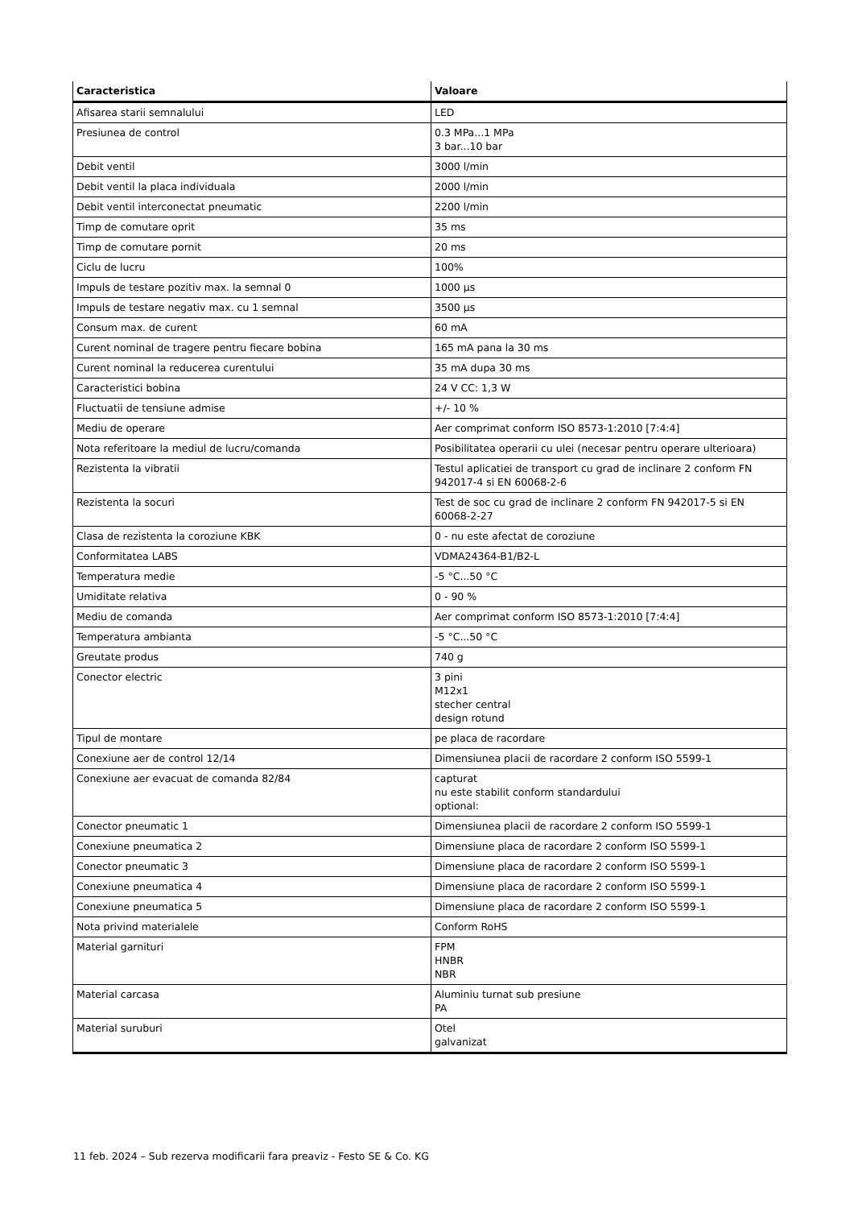| Caracteristica | Valoare |
| --- | --- |
| Afisarea starii semnalului | LED |
| Presiunea de control | 0.3 MPa...1 MPa 3 bar...10 bar |
| Debit ventil | 3000 l/min |
| Debit ventil la placa individuala | 2000 l/min |
| Debit ventil interconectat pneumatic | 2200 l/min |
| Timp de comutare oprit | 35 ms |
| Timp de comutare pornit | 20 ms |
| Ciclu de lucru | 100% |
| Impuls de testare pozitiv max. la semnal 0 | 1000 µs |
| Impuls de testare negativ max. cu 1 semnal | 3500 µs |
| Consum max. de curent | 60 mA |
| Curent nominal de tragere pentru fiecare bobina | 165 mA pana la 30 ms |
| Curent nominal la reducerea curentului | 35 mA dupa 30 ms |
| Caracteristici bobina | 24 V CC: 1,3 W |
| Fluctuatii de tensiune admise | +/- 10 % |
| Mediu de operare | Aer comprimat conform ISO 8573-1:2010 [7:4:4] |
| Nota referitoare la mediul de lucru/comanda | Posibilitatea operarii cu ulei (necesar pentru operare ulterioara) |
| Rezistenta la vibratii | Testul aplicatiei de transport cu grad de inclinare 2 conform FN 942017-4 si EN 60068-2-6 |
| Rezistenta la socuri | Test de soc cu grad de inclinare 2 conform FN 942017-5 si EN 60068-2-27 |
| Clasa de rezistenta la coroziune KBK | 0 - nu este afectat de coroziune |
| Conformitatea LABS | VDMA24364-B1/B2-L |
| Temperatura medie | -5 °C...50 °C |
| Umiditate relativa | 0 - 90 % |
| Mediu de comanda | Aer comprimat conform ISO 8573-1:2010 [7:4:4] |
| Temperatura ambianta | -5 °C...50 °C |
| Greutate produs | 740 g |
| Conector electric | 3 pini M12x1 stecher central design rotund |
| Tipul de montare | pe placa de racordare |
| Conexiune aer de control 12/14 | Dimensiunea placii de racordare 2 conform ISO 5599-1 |
| Conexiune aer evacuat de comanda 82/84 | capturat nu este stabilit conform standardului optional: |
| Conector pneumatic 1 | Dimensiunea placii de racordare 2 conform ISO 5599-1 |
| Conexiune pneumatica 2 | Dimensiune placa de racordare 2 conform ISO 5599-1 |
| Conector pneumatic 3 | Dimensiune placa de racordare 2 conform ISO 5599-1 |
| Conexiune pneumatica 4 | Dimensiune placa de racordare 2 conform ISO 5599-1 |
| Conexiune pneumatica 5 | Dimensiune placa de racordare 2 conform ISO 5599-1 |
| Nota privind materialele | Conform RoHS |
| Material garnituri | FPM HNBR NBR |
| Material carcasa | Aluminiu turnat sub presiune PA |
| Material suruburi | Otel galvanizat |
11 feb. 2024 – Sub rezerva modificarii fara preaviz - Festo SE & Co. KG